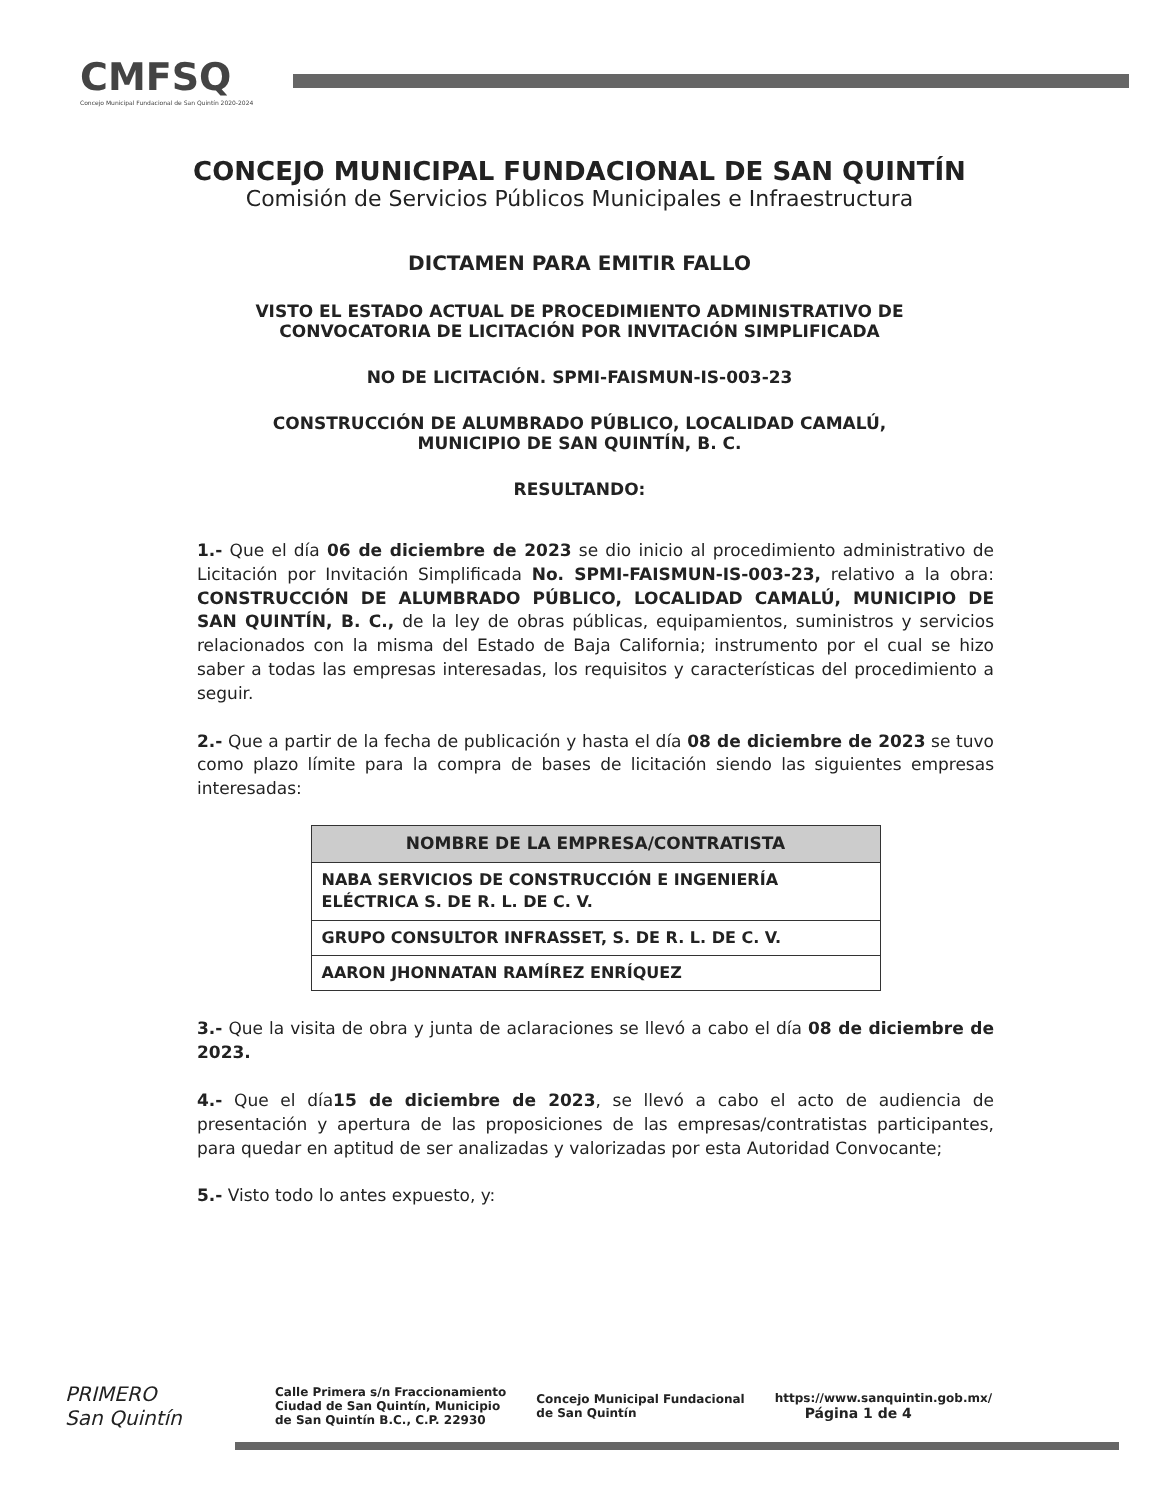CMFSQ
Concejo Municipal Fundacional de San Quintín 2020-2024
CONCEJO MUNICIPAL FUNDACIONAL DE SAN QUINTÍN
Comisión de Servicios Públicos Municipales e Infraestructura
DICTAMEN PARA EMITIR FALLO
VISTO EL ESTADO ACTUAL DE PROCEDIMIENTO ADMINISTRATIVO DE
CONVOCATORIA DE LICITACIÓN POR INVITACIÓN SIMPLIFICADA
NO DE LICITACIÓN. SPMI-FAISMUN-IS-003-23
CONSTRUCCIÓN DE ALUMBRADO PÚBLICO, LOCALIDAD CAMALÚ,
MUNICIPIO DE SAN QUINTÍN, B. C.
RESULTANDO:
1.- Que el día 06 de diciembre de 2023 se dio inicio al procedimiento administrativo de Licitación por Invitación Simplificada No. SPMI-FAISMUN-IS-003-23, relativo a la obra: CONSTRUCCIÓN DE ALUMBRADO PÚBLICO, LOCALIDAD CAMALÚ, MUNICIPIO DE SAN QUINTÍN, B. C., de la ley de obras públicas, equipamientos, suministros y servicios relacionados con la misma del Estado de Baja California; instrumento por el cual se hizo saber a todas las empresas interesadas, los requisitos y características del procedimiento a seguir.
2.- Que a partir de la fecha de publicación y hasta el día 08 de diciembre de 2023 se tuvo como plazo límite para la compra de bases de licitación siendo las siguientes empresas interesadas:
| NOMBRE DE LA EMPRESA/CONTRATISTA |
| --- |
| NABA SERVICIOS DE CONSTRUCCIÓN E INGENIERÍA ELÉCTRICA S. DE R. L. DE C. V. |
| GRUPO CONSULTOR INFRASSET, S. DE R. L. DE C. V. |
| AARON JHONNATAN RAMÍREZ ENRÍQUEZ |
3.- Que la visita de obra y junta de aclaraciones se llevó a cabo el día 08 de diciembre de 2023.
4.- Que el día15 de diciembre de 2023, se llevó a cabo el acto de audiencia de presentación y apertura de las proposiciones de las empresas/contratistas participantes, para quedar en aptitud de ser analizadas y valorizadas por esta Autoridad Convocante;
5.- Visto todo lo antes expuesto, y:
PRIMERO
San Quintín
Calle Primera s/n Fraccionamiento
Ciudad de San Quintín, Municipio
de San Quintín B.C., C.P. 22930
Concejo Municipal Fundacional
de San Quintín
https://www.sanquintin.gob.mx/
Página 1 de 4